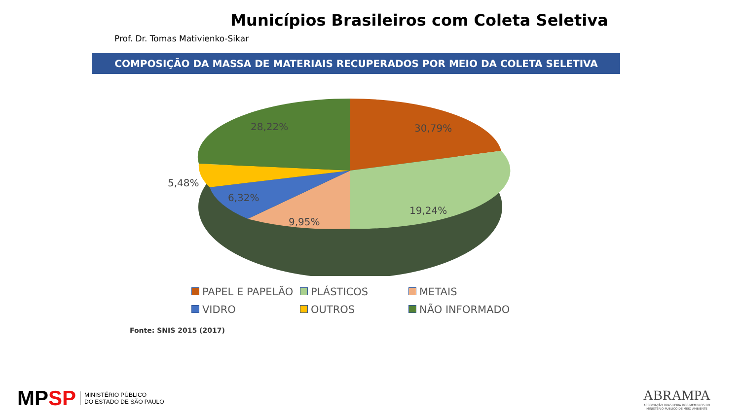Municípios Brasileiros com Coleta Seletiva
Prof. Dr. Tomas Mativienko-Sikar
COMPOSIÇÃO DA MASSA DE MATERIAIS RECUPERADOS POR MEIO DA COLETA SELETIVA
30,79%
19,24%
9,95%
6,32%
5,48%
28,22%
PAPEL E PAPELÃO
PLÁSTICOS
METAIS
VIDRO
OUTROS
NÃO INFORMADO
Fonte: SNIS 2015 (2017)
MPSP MINISTÉRIO PÚBLICO
DO ESTADO DE SÃO PAULO
ABRAMPA
ASSOCIAÇÃO BRASILEIRA DOS MEMBROS DO
MINISTÉRIO PÚBLICO DE MEIO AMBIENTE